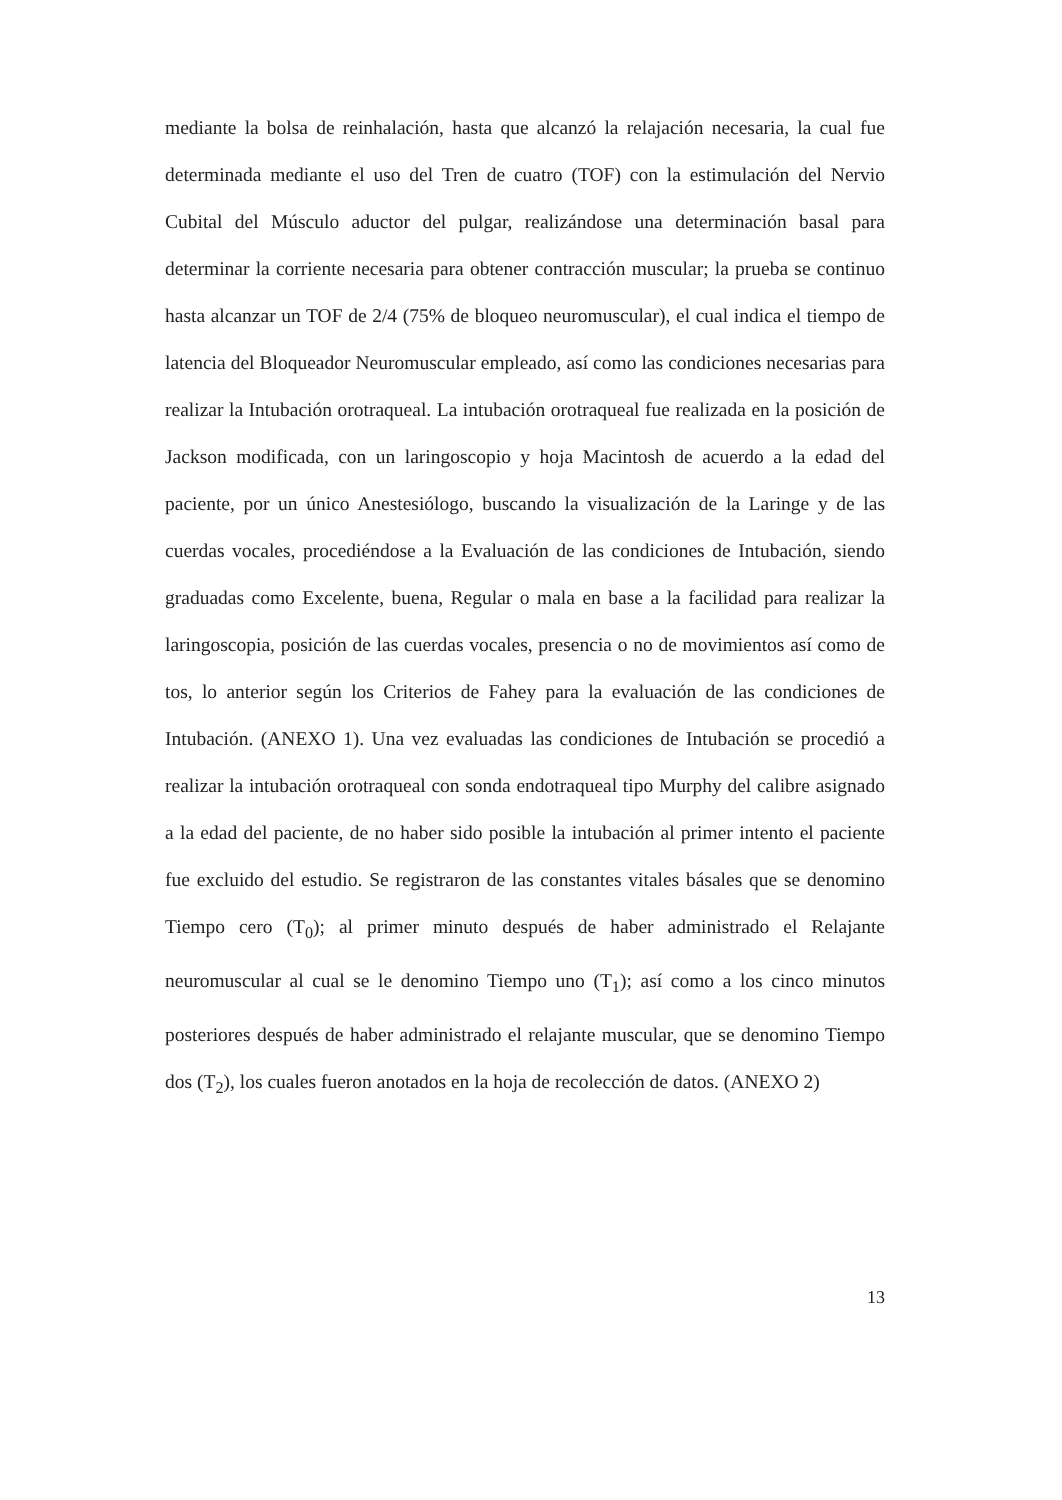mediante la bolsa de reinhalación, hasta que alcanzó la relajación necesaria, la cual fue determinada mediante el uso del Tren de cuatro (TOF) con la estimulación del Nervio Cubital del Músculo aductor del pulgar, realizándose una determinación basal para determinar la corriente necesaria para obtener contracción muscular; la prueba se continuo hasta alcanzar un TOF de 2/4 (75% de bloqueo neuromuscular), el cual indica el tiempo de latencia del Bloqueador Neuromuscular empleado, así como las condiciones necesarias para realizar la Intubación orotraqueal. La intubación orotraqueal fue realizada en la posición de Jackson modificada, con un laringoscopio y hoja Macintosh de acuerdo a la edad del paciente, por un único Anestesiólogo, buscando la visualización de la Laringe y de las cuerdas vocales, procediéndose a la Evaluación de las condiciones de Intubación, siendo graduadas como Excelente, buena, Regular o mala en base a la facilidad para realizar la laringoscopia, posición de las cuerdas vocales, presencia o no de movimientos así como de tos, lo anterior según los Criterios de Fahey para la evaluación de las condiciones de Intubación. (ANEXO 1). Una vez evaluadas las condiciones de Intubación se procedió a realizar la intubación orotraqueal con sonda endotraqueal tipo Murphy del calibre asignado a la edad del paciente, de no haber sido posible la intubación al primer intento el paciente fue excluido del estudio. Se registraron de las constantes vitales básales que se denomino Tiempo cero (T<sub>0</sub>); al primer minuto después de haber administrado el Relajante neuromuscular al cual se le denomino Tiempo uno (T<sub>1</sub>); así como a los cinco minutos posteriores después de haber administrado el relajante muscular, que se denomino Tiempo dos (T<sub>2</sub>), los cuales fueron anotados en la hoja de recolección de datos. (ANEXO 2)
13